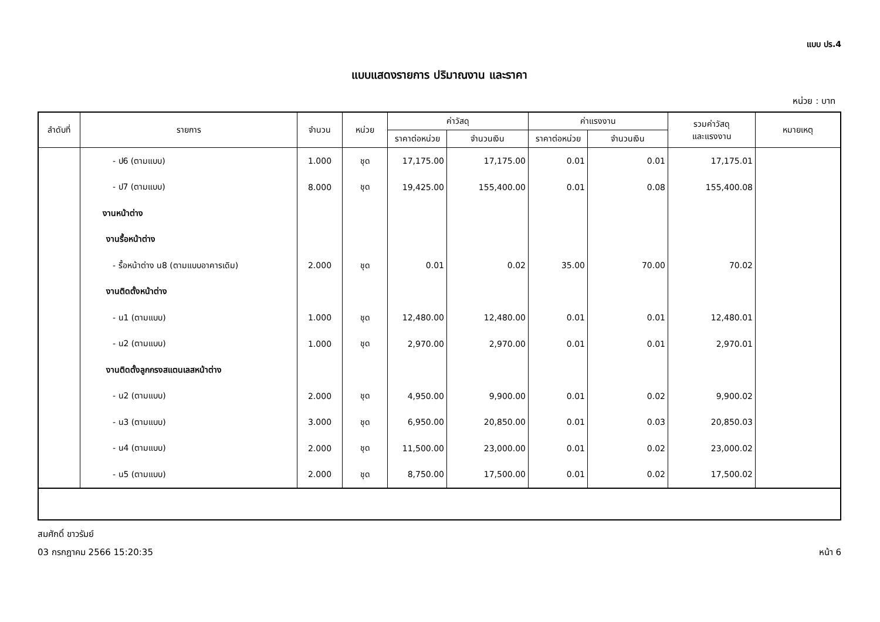แบบ ปร.4
แบบแสดงรายการ ปริมาณงาน และราคา
หน่วย : บาท
| ลำดับที่ | รายการ | จำนวน | หน่วย | ค่าวัสดุ | | ค่าแรงงาน | | รวมค่าวัสดุ และแรงงาน | หมายเหตุ |
| --- | --- | --- | --- | --- | --- | --- | --- | --- | --- |
| | | | | ราคาต่อหน่วย | จำนวนเงิน | ราคาต่อหน่วย | จำนวนเงิน | | |
| | - ป6 (ตามแบบ) | 1.000 | ชุด | 17,175.00 | 17,175.00 | 0.01 | 0.01 | 17,175.01 | |
| | - ป7 (ตามแบบ) | 8.000 | ชุด | 19,425.00 | 155,400.00 | 0.01 | 0.08 | 155,400.08 | |
| | งานหน้าต่าง | | | | | | | | |
| | งานรื้อหน้าต่าง | | | | | | | | |
| | - รื้อหน้าต่าง น8 (ตามแบบอาคารเดิม) | 2.000 | ชุด | 0.01 | 0.02 | 35.00 | 70.00 | 70.02 | |
| | งานติดตั้งหน้าต่าง | | | | | | | | |
| | - น1 (ตามแบบ) | 1.000 | ชุด | 12,480.00 | 12,480.00 | 0.01 | 0.01 | 12,480.01 | |
| | - น2 (ตามแบบ) | 1.000 | ชุด | 2,970.00 | 2,970.00 | 0.01 | 0.01 | 2,970.01 | |
| | งานติดตั้งลูกกรงสแตนเลสหน้าต่าง | | | | | | | | |
| | - น2 (ตามแบบ) | 2.000 | ชุด | 4,950.00 | 9,900.00 | 0.01 | 0.02 | 9,900.02 | |
| | - น3 (ตามแบบ) | 3.000 | ชุด | 6,950.00 | 20,850.00 | 0.01 | 0.03 | 20,850.03 | |
| | - น4 (ตามแบบ) | 2.000 | ชุด | 11,500.00 | 23,000.00 | 0.01 | 0.02 | 23,000.02 | |
| | - น5 (ตามแบบ) | 2.000 | ชุด | 8,750.00 | 17,500.00 | 0.01 | 0.02 | 17,500.02 | |
สมศักดิ์ ขาวรัมย์
03 กรกฎาคม 2566 15:20:35 หน้า 6